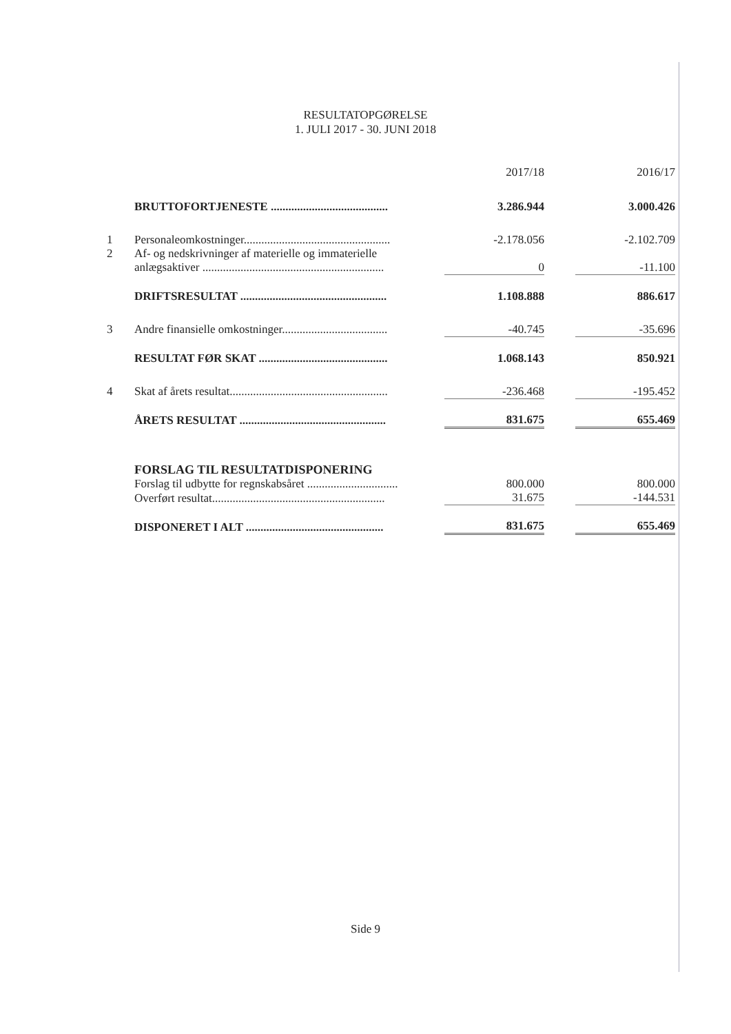RESULTATOPGØRELSE
1. JULI 2017 - 30. JUNI 2018
| | | 2017/18 | | 2016/17 |
| | BRUTTOFORTJENESTE ........................................ | 3.286.944 | | 3.000.426 |
| 1 | Personaleomkostninger.................................................. | -2.178.056 | | -2.102.709 |
| 2 | Af- og nedskrivninger af materielle og immaterielle anlægsaktiver .............................................................. | 0 | | -11.100 |
| | DRIFTSRESULTAT .................................................. | 1.108.888 | | 886.617 |
| 3 | Andre finansielle omkostninger.................................... | -40.745 | | -35.696 |
| | RESULTAT FØR SKAT ............................................ | 1.068.143 | | 850.921 |
| 4 | Skat af årets resultat...................................................... | -236.468 | | -195.452 |
| | ÅRETS RESULTAT .................................................. | 831.675 | | 655.469 |
| | FORSLAG TIL RESULTATDISPONERING | | | |
| | Forslag til udbytte for regnskabsåret ............................... | 800.000 | | 800.000 |
| | Overført resultat........................................................... | 31.675 | | -144.531 |
| | DISPONERET I ALT ............................................... | 831.675 | | 655.469 |
Side 9